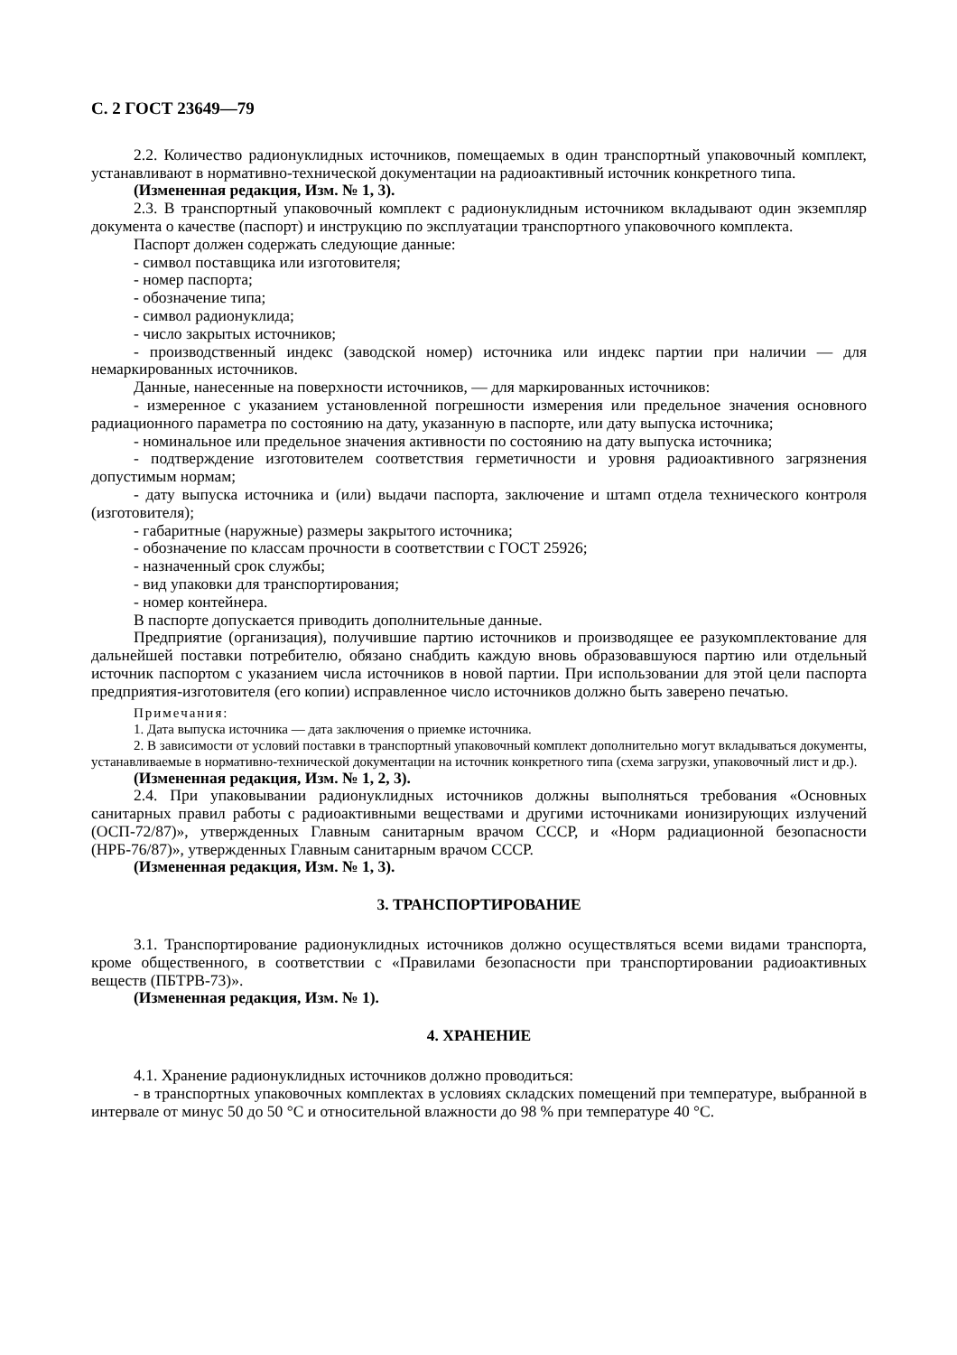С. 2 ГОСТ 23649—79
2.2. Количество радионуклидных источников, помещаемых в один транспортный упаковочный комплект, устанавливают в нормативно-технической документации на радиоактивный источник конкретного типа.
(Измененная редакция, Изм. № 1, 3).
2.3. В транспортный упаковочный комплект с радионуклидным источником вкладывают один экземпляр документа о качестве (паспорт) и инструкцию по эксплуатации транспортного упаковочного комплекта.
Паспорт должен содержать следующие данные:
- символ поставщика или изготовителя;
- номер паспорта;
- обозначение типа;
- символ радионуклида;
- число закрытых источников;
- производственный индекс (заводской номер) источника или индекс партии при наличии — для немаркированных источников.
Данные, нанесенные на поверхности источников, — для маркированных источников:
- измеренное с указанием установленной погрешности измерения или предельное значения основного радиационного параметра по состоянию на дату, указанную в паспорте, или дату выпуска источника;
- номинальное или предельное значения активности по состоянию на дату выпуска источника;
- подтверждение изготовителем соответствия герметичности и уровня радиоактивного загрязнения допустимым нормам;
- дату выпуска источника и (или) выдачи паспорта, заключение и штамп отдела технического контроля (изготовителя);
- габаритные (наружные) размеры закрытого источника;
- обозначение по классам прочности в соответствии с ГОСТ 25926;
- назначенный срок службы;
- вид упаковки для транспортирования;
- номер контейнера.
В паспорте допускается приводить дополнительные данные.
Предприятие (организация), получившие партию источников и производящее ее разукомплектование для дальнейшей поставки потребителю, обязано снабдить каждую вновь образовавшуюся партию или отдельный источник паспортом с указанием числа источников в новой партии. При использовании для этой цели паспорта предприятия-изготовителя (его копии) исправленное число источников должно быть заверено печатью.
Примечания:
1. Дата выпуска источника — дата заключения о приемке источника.
2. В зависимости от условий поставки в транспортный упаковочный комплект дополнительно могут вкладываться документы, устанавливаемые в нормативно-технической документации на источник конкретного типа (схема загрузки, упаковочный лист и др.).
(Измененная редакция, Изм. № 1, 2, 3).
2.4. При упаковывании радионуклидных источников должны выполняться требования «Основных санитарных правил работы с радиоактивными веществами и другими источниками ионизирующих излучений (ОСП-72/87)», утвержденных Главным санитарным врачом СССР, и «Норм радиационной безопасности (НРБ-76/87)», утвержденных Главным санитарным врачом СССР.
(Измененная редакция, Изм. № 1, 3).
3. ТРАНСПОРТИРОВАНИЕ
3.1. Транспортирование радионуклидных источников должно осуществляться всеми видами транспорта, кроме общественного, в соответствии с «Правилами безопасности при транспортировании радиоактивных веществ (ПБТРВ-73)».
(Измененная редакция, Изм. № 1).
4. ХРАНЕНИЕ
4.1. Хранение радионуклидных источников должно проводиться:
- в транспортных упаковочных комплектах в условиях складских помещений при температуре, выбранной в интервале от минус 50 до 50 °С и относительной влажности до 98 % при температуре 40 °С.